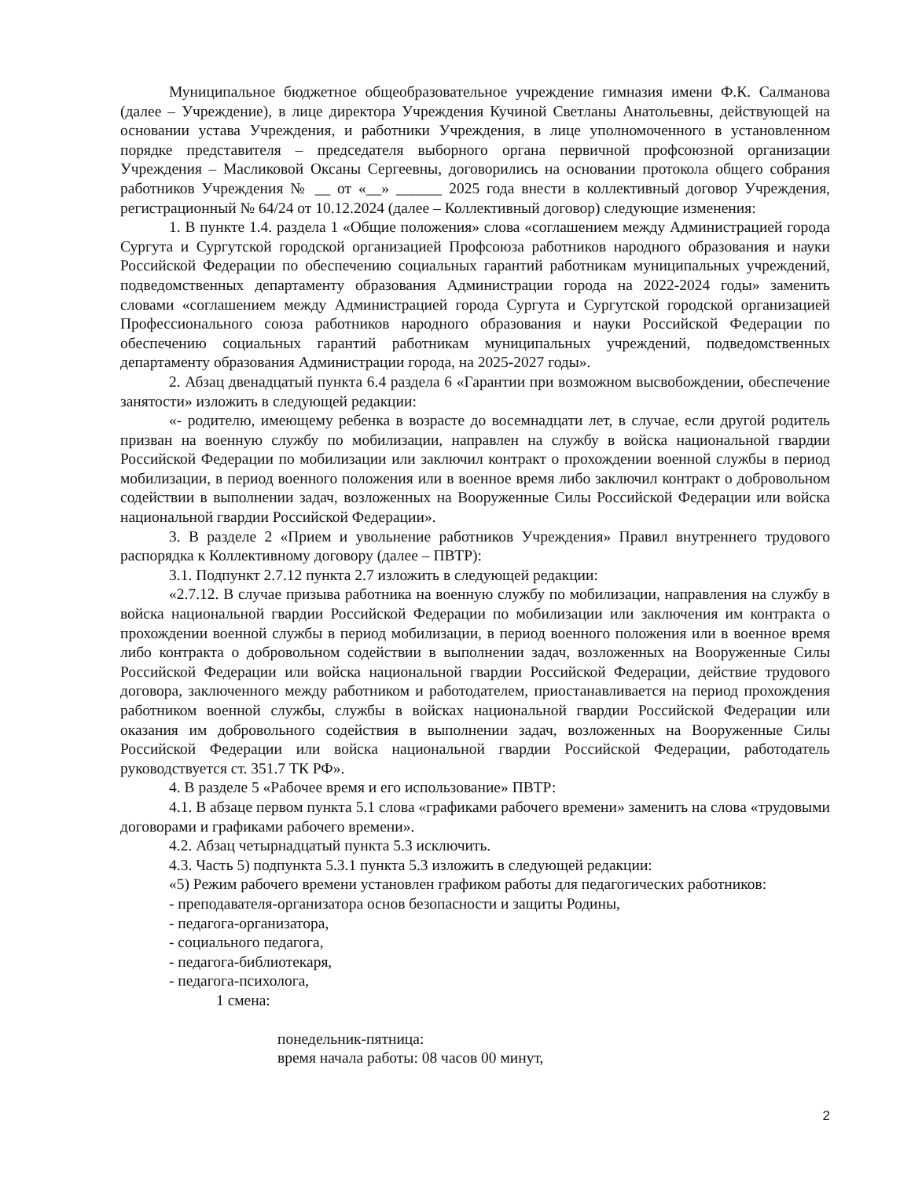Муниципальное бюджетное общеобразовательное учреждение гимназия имени Ф.К. Салманова (далее – Учреждение), в лице директора Учреждения Кучиной Светланы Анатольевны, действующей на основании устава Учреждения, и работники Учреждения, в лице уполномоченного в установленном порядке представителя – председателя выборного органа первичной профсоюзной организации Учреждения – Масликовой Оксаны Сергеевны, договорились на основании протокола общего собрания работников Учреждения № __ от «__» ______ 2025 года внести в коллективный договор Учреждения, регистрационный № 64/24 от 10.12.2024 (далее – Коллективный договор) следующие изменения:
1. В пункте 1.4. раздела 1 «Общие положения» слова «соглашением между Администрацией города Сургута и Сургутской городской организацией Профсоюза работников народного образования и науки Российской Федерации по обеспечению социальных гарантий работникам муниципальных учреждений, подведомственных департаменту образования Администрации города на 2022-2024 годы» заменить словами «соглашением между Администрацией города Сургута и Сургутской городской организацией Профессионального союза работников народного образования и науки Российской Федерации по обеспечению социальных гарантий работникам муниципальных учреждений, подведомственных департаменту образования Администрации города, на 2025-2027 годы».
2. Абзац двенадцатый пункта 6.4 раздела 6 «Гарантии при возможном высвобождении, обеспечение занятости» изложить в следующей редакции:
«- родителю, имеющему ребенка в возрасте до восемнадцати лет, в случае, если другой родитель призван на военную службу по мобилизации, направлен на службу в войска национальной гвардии Российской Федерации по мобилизации или заключил контракт о прохождении военной службы в период мобилизации, в период военного положения или в военное время либо заключил контракт о добровольном содействии в выполнении задач, возложенных на Вооруженные Силы Российской Федерации или войска национальной гвардии Российской Федерации».
3. В разделе 2 «Прием и увольнение работников Учреждения» Правил внутреннего трудового распорядка к Коллективному договору (далее – ПВТР):
3.1. Подпункт 2.7.12 пункта 2.7 изложить в следующей редакции:
«2.7.12. В случае призыва работника на военную службу по мобилизации, направления на службу в войска национальной гвардии Российской Федерации по мобилизации или заключения им контракта о прохождении военной службы в период мобилизации, в период военного положения или в военное время либо контракта о добровольном содействии в выполнении задач, возложенных на Вооруженные Силы Российской Федерации или войска национальной гвардии Российской Федерации, действие трудового договора, заключенного между работником и работодателем, приостанавливается на период прохождения работником военной службы, службы в войсках национальной гвардии Российской Федерации или оказания им добровольного содействия в выполнении задач, возложенных на Вооруженные Силы Российской Федерации или войска национальной гвардии Российской Федерации, работодатель руководствуется ст. 351.7 ТК РФ».
4. В разделе 5 «Рабочее время и его использование» ПВТР:
4.1. В абзаце первом пункта 5.1 слова «графиками рабочего времени» заменить на слова «трудовыми договорами и графиками рабочего времени».
4.2. Абзац четырнадцатый пункта 5.3 исключить.
4.3. Часть 5) подпункта 5.3.1 пункта 5.3 изложить в следующей редакции:
«5) Режим рабочего времени установлен графиком работы для педагогических работников:
- преподавателя-организатора основ безопасности и защиты Родины,
- педагога-организатора,
- социального педагога,
- педагога-библиотекаря,
- педагога-психолога,
1 смена:
понедельник-пятница:
время начала работы: 08 часов 00 минут,
2